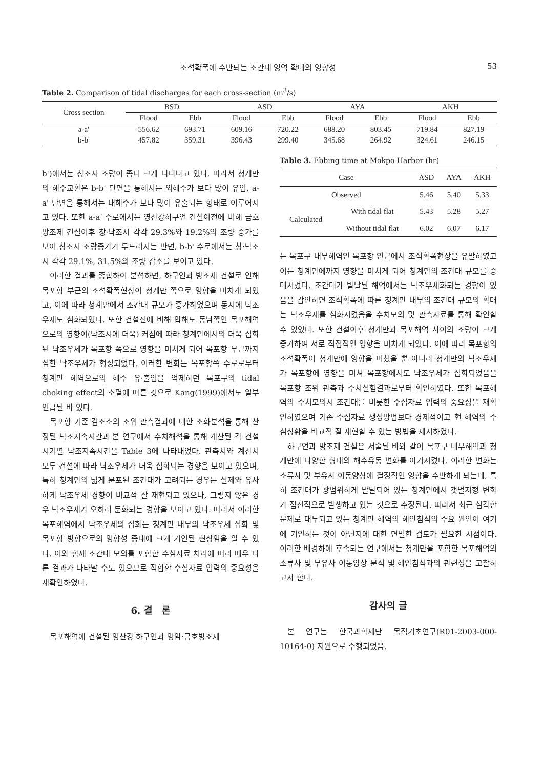조석확폭에 수반되는 조간대 영역 확대의 영향성 53
Table 2. Comparison of tidal discharges for each cross-section (m<sup>3</sup>/s)
| Cross section | BSD | | ASD | | AYA | | AKH | |
| --- | --- | --- | --- | --- | --- | --- | --- | --- |
| | Flood | Ebb | Flood | Ebb | Flood | Ebb | Flood | Ebb |
| a-a' | 556.62 | 693.71 | 609.16 | 720.22 | 688.20 | 803.45 | 719.84 | 827.19 |
| b-b' | 457.82 | 359.31 | 396.43 | 299.40 | 345.68 | 264.92 | 324.61 | 246.15 |
b')에서는 창조시 조량이 좀더 크게 나타나고 있다. 따라서 청계만의 해수교환은 b-b' 단면을 통해서는 외해수가 보다 많이 유입, a-a' 단면을 통해서는 내해수가 보다 많이 유출되는 형태로 이루어지고 있다. 또한 a-a' 수로에서는 영산강하구언 건설이전에 비해 금호방조제 건설이후 창·낙조시 각각 29.3%와 19.2%의 조량 증가를 보여 창조시 조량증가가 두드러지는 반면, b-b' 수로에서는 창·낙조시 각각 29.1%, 31.5%의 조량 감소를 보이고 있다.
이러한 결과를 종합하여 분석하면, 하구언과 방조제 건설로 인해 목포항 부근의 조석확폭현상이 청계만 쪽으로 영향을 미치게 되었고, 이에 따라 청계만에서 조간대 규모가 증가하였으며 동시에 낙조우세도 심화되었다. 또한 건설전에 비해 압해도 동남쪽인 목포해역으로의 영향이(낙조시에 더욱) 커짐에 따라 청계만에서의 더욱 심화된 낙조우세가 목포항 쪽으로 영향을 미치게 되어 목포항 부근까지 심한 낙조우세가 형성되었다. 이러한 변화는 목포항쪽 수로로부터 청계만 해역으로의 해수 유·출입을 억제하던 목포구의 tidal choking effect의 소멸에 따른 것으로 Kang(1999)에서도 일부 언급된 바 있다.
목포항 기준 검조소의 조위 관측결과에 대한 조화분석을 통해 산정된 낙조지속시간과 본 연구에서 수치해석을 통해 계산된 각 건설시기별 낙조지속시간을 Table 3에 나타내었다. 관측치와 계산치 모두 건설에 따라 낙조우세가 더욱 심화되는 경향을 보이고 있으며, 특히 청계만의 넓게 분포된 조간대가 고려되는 경우는 실제와 유사하게 낙조우세 경향이 비교적 잘 재현되고 있으나, 그렇지 않은 경우 낙조우세가 오히려 둔화되는 경향을 보이고 있다. 따라서 이러한 목포해역에서 낙조우세의 심화는 청계만 내부의 낙조우세 심화 및 목포항 방향으로의 영향성 증대에 크게 기인된 현상임을 알 수 있다. 이와 함께 조간대 모의를 포함한 수심자료 처리에 따라 매우 다른 결과가 나타날 수도 있으므로 적합한 수심자료 입력의 중요성을 재확인하였다.
6. 결　론
목포해역에 건설된 영산강 하구언과 영암·금호방조제
Table 3. Ebbing time at Mokpo Harbor (hr)
| Case | | ASD | AYA | AKH |
| --- | --- | --- | --- | --- |
| Observed | | 5.46 | 5.40 | 5.33 |
| Calculated | With tidal flat | 5.43 | 5.28 | 5.27 |
| | Without tidal flat | 6.02 | 6.07 | 6.17 |
는 목포구 내부해역인 목포항 인근에서 조석확폭현상을 유발하였고 이는 청계만에까지 영향을 미치게 되어 청계만의 조간대 규모를 증대시켰다. 조간대가 발달된 해역에서는 낙조우세화되는 경향이 있음을 감안하면 조석확폭에 따른 청계만 내부의 조간대 규모의 확대는 낙조우세를 심화시켰음을 수치모의 및 관측자료를 통해 확인할 수 있었다. 또한 건설이후 청계만과 목포해역 사이의 조량이 크게 증가하여 서로 직접적인 영향을 미치게 되었다. 이에 따라 목포항의 조석확폭이 청계만에 영향을 미쳤을 뿐 아니라 청계만의 낙조우세가 목포항에 영향을 미쳐 목포항에서도 낙조우세가 심화되었음을 목포항 조위 관측과 수치실험결과로부터 확인하였다. 또한 목포해역의 수치모의시 조간대를 비롯한 수심자료 입력의 중요성을 재확인하였으며 기존 수심자료 생성방법보다 경제적이고 현 해역의 수심상황을 비교적 잘 재현할 수 있는 방법을 제시하였다.
하구언과 방조제 건설은 서술된 바와 같이 목포구 내부해역과 청계만에 다양한 형태의 해수유동 변화를 야기시켰다. 이러한 변화는 소류사 및 부유사 이동양상에 결정적인 영향을 수반하게 되는데, 특히 조간대가 광범위하게 발달되어 있는 청계만에서 갯벌지형 변화가 점진적으로 발생하고 있는 것으로 추정된다. 따라서 최근 심각한 문제로 대두되고 있는 청계만 해역의 해안침식의 주요 원인이 여기에 기인하는 것이 아닌지에 대한 면밀한 검토가 필요한 시점이다. 이러한 배경하에 후속되는 연구에서는 청계만을 포함한 목포해역의 소류사 및 부유사 이동양상 분석 및 해안침식과의 관련성을 고찰하고자 한다.
감사의 글
본 연구는 한국과학재단 목적기초연구(R01-2003-000-10164-0) 지원으로 수행되었음.